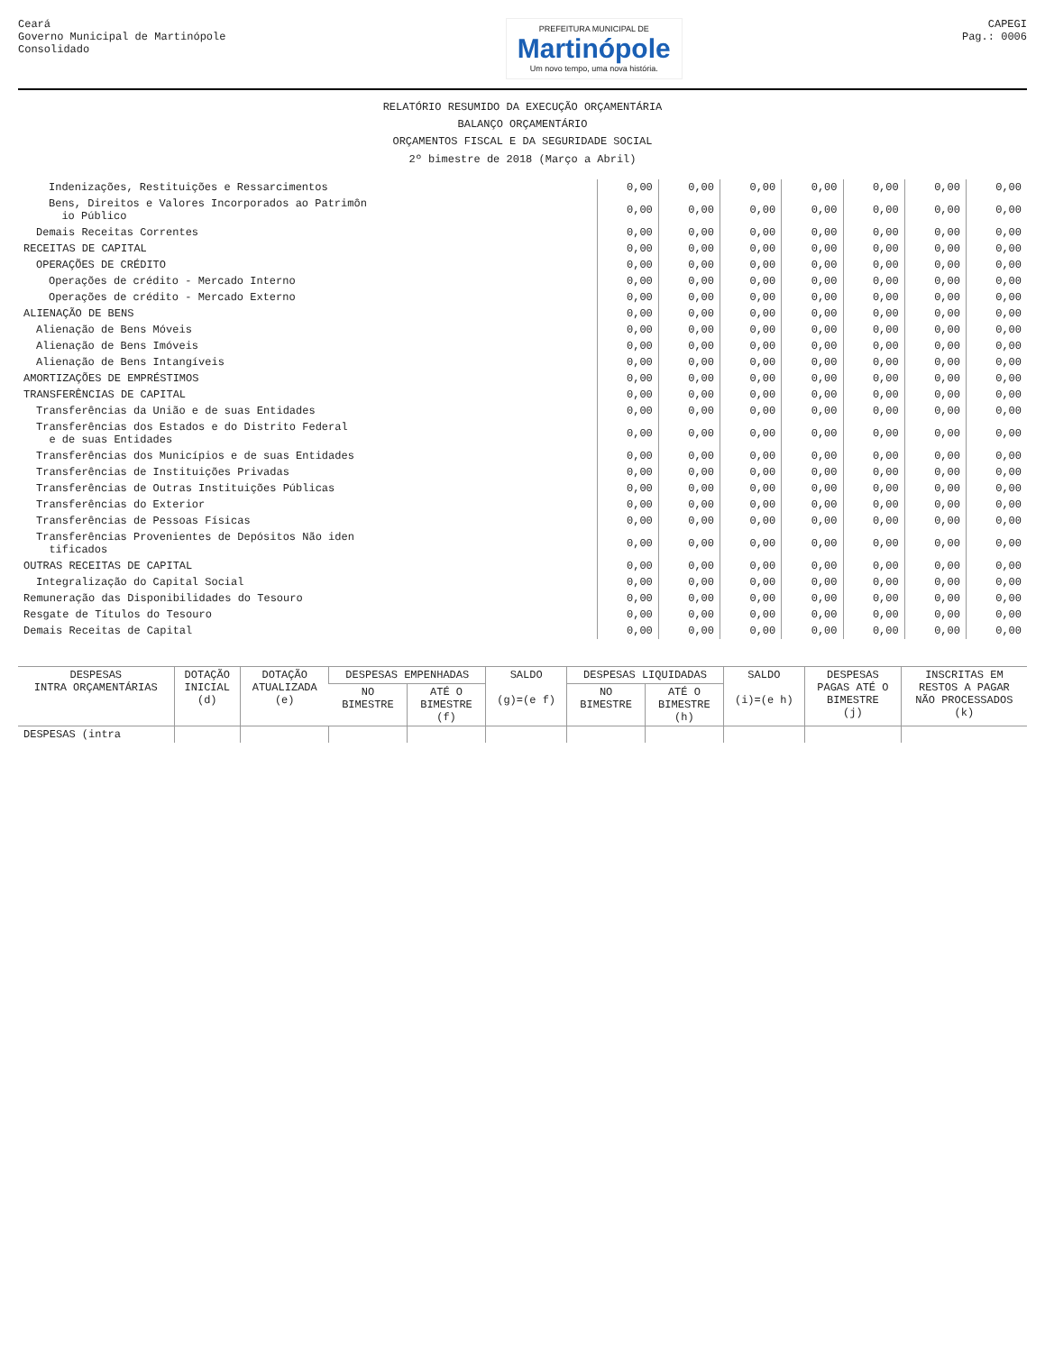Ceará
Governo Municipal de Martinópole
Consolidado
PREFEITURA MUNICIPAL DE
Martinópole
Um novo tempo, uma nova história.
CAPEGI
Pag.: 0006
RELATÓRIO RESUMIDO DA EXECUÇÃO ORÇAMENTÁRIA
BALANÇO ORÇAMENTÁRIO
ORÇAMENTOS FISCAL E DA SEGURIDADE SOCIAL
2º bimestre de 2018 (Março a Abril)
| Indenizações, Restituições e Ressarcimentos | 0,00 | 0,00 | 0,00 | 0,00 | 0,00 | 0,00 | 0,00 |
| Bens, Direitos e Valores Incorporados ao Patrimôn io Público | 0,00 | 0,00 | 0,00 | 0,00 | 0,00 | 0,00 | 0,00 |
| Demais Receitas Correntes | 0,00 | 0,00 | 0,00 | 0,00 | 0,00 | 0,00 | 0,00 |
| RECEITAS DE CAPITAL | 0,00 | 0,00 | 0,00 | 0,00 | 0,00 | 0,00 | 0,00 |
| OPERAÇÕES DE CRÉDITO | 0,00 | 0,00 | 0,00 | 0,00 | 0,00 | 0,00 | 0,00 |
| Operações de crédito - Mercado Interno | 0,00 | 0,00 | 0,00 | 0,00 | 0,00 | 0,00 | 0,00 |
| Operações de crédito - Mercado Externo | 0,00 | 0,00 | 0,00 | 0,00 | 0,00 | 0,00 | 0,00 |
| ALIENAÇÃO DE BENS | 0,00 | 0,00 | 0,00 | 0,00 | 0,00 | 0,00 | 0,00 |
| Alienação de Bens Móveis | 0,00 | 0,00 | 0,00 | 0,00 | 0,00 | 0,00 | 0,00 |
| Alienação de Bens Imóveis | 0,00 | 0,00 | 0,00 | 0,00 | 0,00 | 0,00 | 0,00 |
| Alienação de Bens Intangíveis | 0,00 | 0,00 | 0,00 | 0,00 | 0,00 | 0,00 | 0,00 |
| AMORTIZAÇÕES DE EMPRÉSTIMOS | 0,00 | 0,00 | 0,00 | 0,00 | 0,00 | 0,00 | 0,00 |
| TRANSFERÊNCIAS DE CAPITAL | 0,00 | 0,00 | 0,00 | 0,00 | 0,00 | 0,00 | 0,00 |
| Transferências da União e de suas Entidades | 0,00 | 0,00 | 0,00 | 0,00 | 0,00 | 0,00 | 0,00 |
| Transferências dos Estados e do Distrito Federal e de suas Entidades | 0,00 | 0,00 | 0,00 | 0,00 | 0,00 | 0,00 | 0,00 |
| Transferências dos Municípios e de suas Entidades | 0,00 | 0,00 | 0,00 | 0,00 | 0,00 | 0,00 | 0,00 |
| Transferências de Instituições Privadas | 0,00 | 0,00 | 0,00 | 0,00 | 0,00 | 0,00 | 0,00 |
| Transferências de Outras Instituições Públicas | 0,00 | 0,00 | 0,00 | 0,00 | 0,00 | 0,00 | 0,00 |
| Transferências do Exterior | 0,00 | 0,00 | 0,00 | 0,00 | 0,00 | 0,00 | 0,00 |
| Transferências de Pessoas Físicas | 0,00 | 0,00 | 0,00 | 0,00 | 0,00 | 0,00 | 0,00 |
| Transferências Provenientes de Depósitos Não iden tificados | 0,00 | 0,00 | 0,00 | 0,00 | 0,00 | 0,00 | 0,00 |
| OUTRAS RECEITAS DE CAPITAL | 0,00 | 0,00 | 0,00 | 0,00 | 0,00 | 0,00 | 0,00 |
| Integralização do Capital Social | 0,00 | 0,00 | 0,00 | 0,00 | 0,00 | 0,00 | 0,00 |
| Remuneração das Disponibilidades do Tesouro | 0,00 | 0,00 | 0,00 | 0,00 | 0,00 | 0,00 | 0,00 |
| Resgate de Títulos do Tesouro | 0,00 | 0,00 | 0,00 | 0,00 | 0,00 | 0,00 | 0,00 |
| Demais Receitas de Capital | 0,00 | 0,00 | 0,00 | 0,00 | 0,00 | 0,00 | 0,00 |
| DESPESAS INTRA ORÇAMENTÁRIAS | DOTAÇÃO INICIAL (d) | DOTAÇÃO ATUALIZADA (e) | DESPESAS EMPENHADAS | | SALDO (g)=(e f) | DESPESAS LIQUIDADAS | | SALDO (i)=(e h) | DESPESAS PAGAS ATÉ O BIMESTRE (j) | INSCRITAS EM RESTOS A PAGAR NÃO PROCESSADOS (k) |
| --- | --- | --- | --- | --- | --- | --- | --- | --- | --- | --- |
| | | | NO BIMESTRE | ATÉ O BIMESTRE (f) | | NO BIMESTRE | ATÉ O BIMESTRE (h) | | | |
| DESPESAS (intra | | | | | | | | | | |